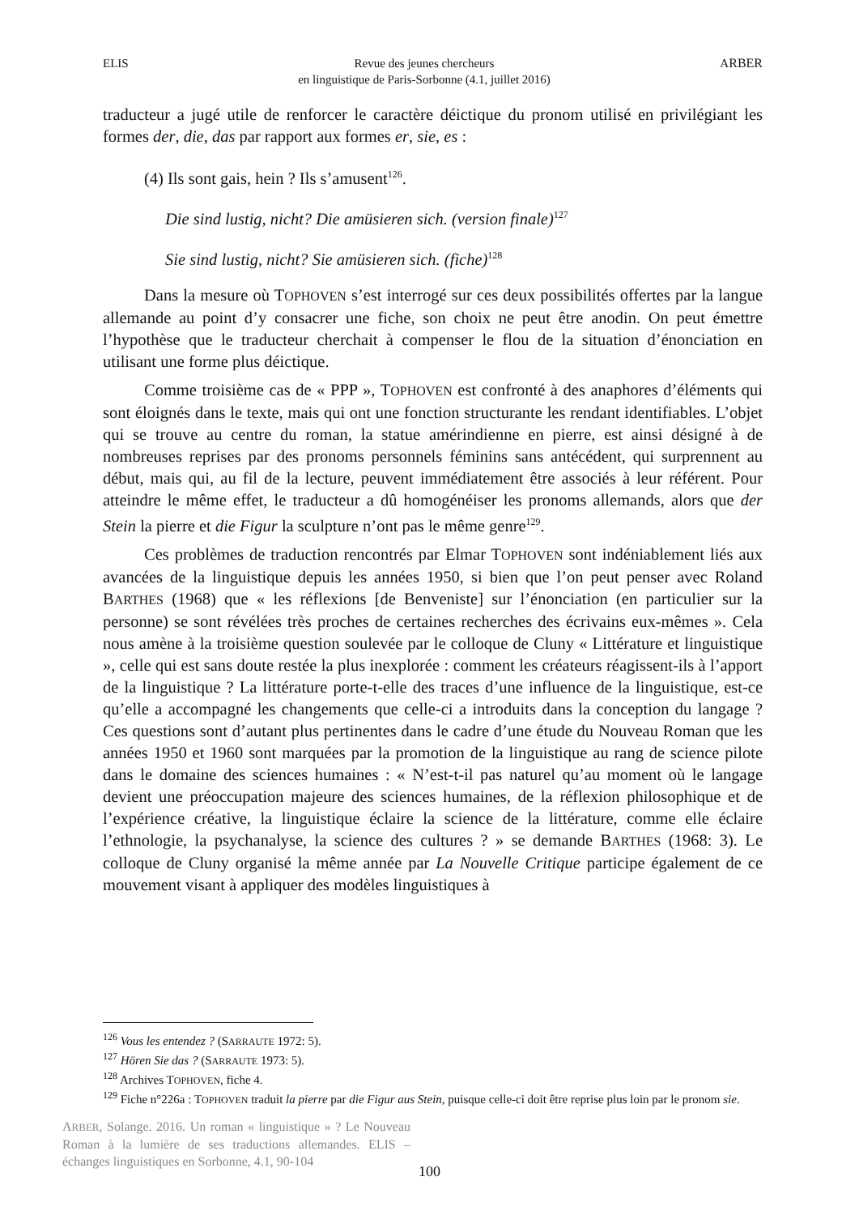ELIS Revue des jeunes chercheurs
en linguistique de Paris-Sorbonne (4.1, juillet 2016) ARBER
traducteur a jugé utile de renforcer le caractère déictique du pronom utilisé en privilégiant les formes der, die, das par rapport aux formes er, sie, es :
(4) Ils sont gais, hein ? Ils s’amusent<sup>126</sup>.
Die sind lustig, nicht? Die amüsieren sich. (version finale)<sup>127</sup>
Sie sind lustig, nicht? Sie amüsieren sich. (fiche)<sup>128</sup>
Dans la mesure où TOPHOVEN s’est interrogé sur ces deux possibilités offertes par la langue allemande au point d’y consacrer une fiche, son choix ne peut être anodin. On peut émettre l’hypothèse que le traducteur cherchait à compenser le flou de la situation d’énonciation en utilisant une forme plus déictique.
Comme troisième cas de « PPP », TOPHOVEN est confronté à des anaphores d’éléments qui sont éloignés dans le texte, mais qui ont une fonction structurante les rendant identifiables. L’objet qui se trouve au centre du roman, la statue amérindienne en pierre, est ainsi désigné à de nombreuses reprises par des pronoms personnels féminins sans antécédent, qui surprennent au début, mais qui, au fil de la lecture, peuvent immédiatement être associés à leur référent. Pour atteindre le même effet, le traducteur a dû homogénéiser les pronoms allemands, alors que der Stein la pierre et die Figur la sculpture n’ont pas le même genre<sup>129</sup>.
Ces problèmes de traduction rencontrés par Elmar TOPHOVEN sont indéniablement liés aux avancées de la linguistique depuis les années 1950, si bien que l’on peut penser avec Roland BARTHES (1968) que « les réflexions [de Benveniste] sur l’énonciation (en particulier sur la personne) se sont révélées très proches de certaines recherches des écrivains eux-mêmes ». Cela nous amène à la troisième question soulevée par le colloque de Cluny « Littérature et linguistique », celle qui est sans doute restée la plus inexplorée : comment les créateurs réagissent-ils à l’apport de la linguistique ? La littérature porte-t-elle des traces d’une influence de la linguistique, est-ce qu’elle a accompagné les changements que celle-ci a introduits dans la conception du langage ? Ces questions sont d’autant plus pertinentes dans le cadre d’une étude du Nouveau Roman que les années 1950 et 1960 sont marquées par la promotion de la linguistique au rang de science pilote dans le domaine des sciences humaines : « N’est-t-il pas naturel qu’au moment où le langage devient une préoccupation majeure des sciences humaines, de la réflexion philosophique et de l’expérience créative, la linguistique éclaire la science de la littérature, comme elle éclaire l’ethnologie, la psychanalyse, la science des cultures ? » se demande BARTHES (1968: 3). Le colloque de Cluny organisé la même année par La Nouvelle Critique participe également de ce mouvement visant à appliquer des modèles linguistiques à
<sup>126</sup> Vous les entendez ? (SARRAUTE 1972: 5).
<sup>127</sup> Hören Sie das ? (SARRAUTE 1973: 5).
<sup>128</sup> Archives TOPHOVEN, fiche 4.
<sup>129</sup> Fiche n°226a : TOPHOVEN traduit la pierre par die Figur aus Stein, puisque celle-ci doit être reprise plus loin par le pronom sie.
ARBER, Solange. 2016. Un roman « linguistique » ? Le Nouveau Roman à la lumière de ses traductions allemandes. ELIS – échanges linguistiques en Sorbonne, 4.1, 90-104
100